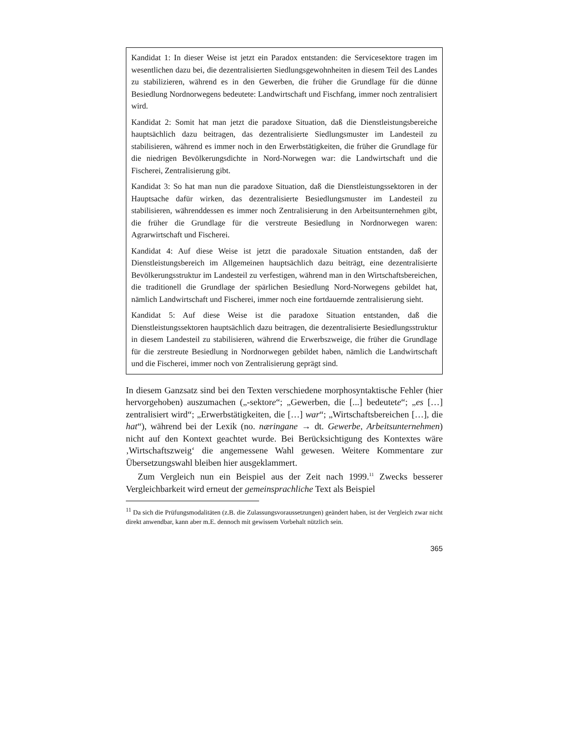Kandidat 1: In dieser Weise ist jetzt ein Paradox entstanden: die Servicesektore tragen im wesentlichen dazu bei, die dezentralisierten Siedlungsgewohnheiten in diesem Teil des Landes zu stabilizieren, während es in den Gewerben, die früher die Grundlage für die dünne Besiedlung Nordnorwegens bedeutete: Landwirtschaft und Fischfang, immer noch zentralisiert wird.
Kandidat 2: Somit hat man jetzt die paradoxe Situation, daß die Dienstleistungsbereiche hauptsächlich dazu beitragen, das dezentralisierte Siedlungsmuster im Landesteil zu stabilisieren, während es immer noch in den Erwerbstätigkeiten, die früher die Grundlage für die niedrigen Bevölkerungsdichte in Nord-Norwegen war: die Landwirtschaft und die Fischerei, Zentralisierung gibt.
Kandidat 3: So hat man nun die paradoxe Situation, daß die Dienstleistungssektoren in der Hauptsache dafür wirken, das dezentralisierte Besiedlungsmuster im Landesteil zu stabilisieren, währenddessen es immer noch Zentralisierung in den Arbeitsunternehmen gibt, die früher die Grundlage für die verstreute Besiedlung in Nordnorwegen waren: Agrarwirtschaft und Fischerei.
Kandidat 4: Auf diese Weise ist jetzt die paradoxale Situation entstanden, daß der Dienstleistungsbereich im Allgemeinen hauptsächlich dazu beiträgt, eine dezentralisierte Bevölkerungsstruktur im Landesteil zu verfestigen, während man in den Wirtschaftsbereichen, die traditionell die Grundlage der spärlichen Besiedlung Nord-Norwegens gebildet hat, nämlich Landwirtschaft und Fischerei, immer noch eine fortdauernde zentralisierung sieht.
Kandidat 5: Auf diese Weise ist die paradoxe Situation entstanden, daß die Dienstleistungssektoren hauptsächlich dazu beitragen, die dezentralisierte Besiedlungsstruktur in diesem Landesteil zu stabilisieren, während die Erwerbszweige, die früher die Grundlage für die zerstreute Besiedlung in Nordnorwegen gebildet haben, nämlich die Landwirtschaft und die Fischerei, immer noch von Zentralisierung geprägt sind.
In diesem Ganzsatz sind bei den Texten verschiedene morphosyntaktische Fehler (hier hervorgehoben) auszumachen („-sektore“; „Gewerben, die [...] bedeutete“; „es […] zentralisiert wird“; „Erwerbstätigkeiten, die […] war“; „Wirtschaftsbereichen […], die hat“), während bei der Lexik (no. næringane → dt. Gewerbe, Arbeitsunternehmen) nicht auf den Kontext geachtet wurde. Bei Berücksichtigung des Kontextes wäre ‚Wirtschaftszweig‘ die angemessene Wahl gewesen. Weitere Kommentare zur Übersetzungswahl bleiben hier ausgeklammert.
Zum Vergleich nun ein Beispiel aus der Zeit nach 1999.<sup>11</sup> Zwecks besserer Vergleichbarkeit wird erneut der gemeinsprachliche Text als Beispiel
<sup>11</sup> Da sich die Prüfungsmodalitäten (z.B. die Zulassungsvoraussetzungen) geändert haben, ist der Vergleich zwar nicht direkt anwendbar, kann aber m.E. dennoch mit gewissem Vorbehalt nützlich sein.
365